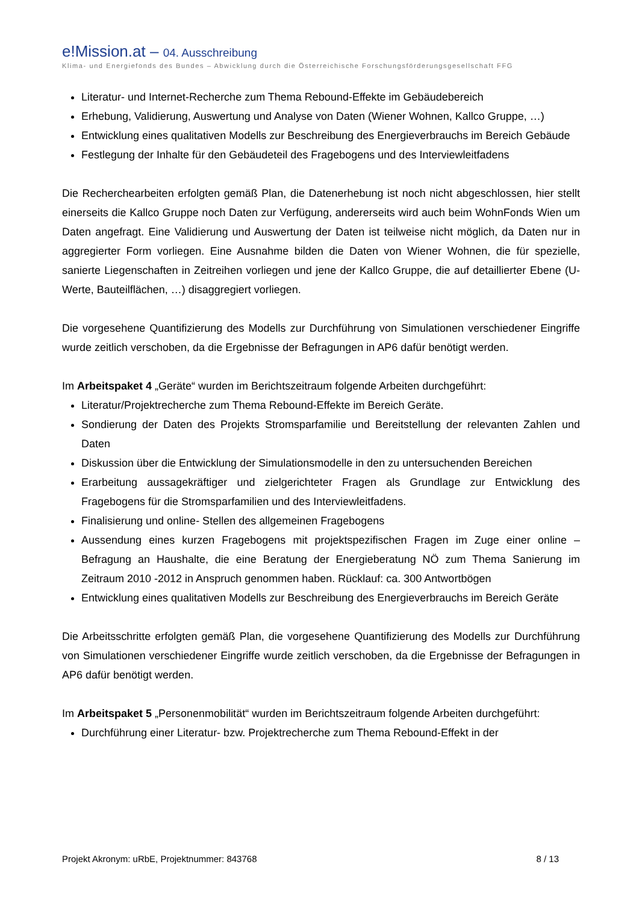e!Mission.at – 04. Ausschreibung
Klima- und Energiefonds des Bundes – Abwicklung durch die Österreichische Forschungsförderungsgesellschaft FFG
Literatur- und Internet-Recherche zum Thema Rebound-Effekte im Gebäudebereich
Erhebung, Validierung, Auswertung und Analyse von Daten (Wiener Wohnen, Kallco Gruppe, …)
Entwicklung eines qualitativen Modells zur Beschreibung des Energieverbrauchs im Bereich Gebäude
Festlegung der Inhalte für den Gebäudeteil des Fragebogens und des Interviewleitfadens
Die Recherchearbeiten erfolgten gemäß Plan, die Datenerhebung ist noch nicht abgeschlossen, hier stellt einerseits die Kallco Gruppe noch Daten zur Verfügung, andererseits wird auch beim WohnFonds Wien um Daten angefragt. Eine Validierung und Auswertung der Daten ist teilweise nicht möglich, da Daten nur in aggregierter Form vorliegen. Eine Ausnahme bilden die Daten von Wiener Wohnen, die für spezielle, sanierte Liegenschaften in Zeitreihen vorliegen und jene der Kallco Gruppe, die auf detaillierter Ebene (U-Werte, Bauteilflächen, …) disaggregiert vorliegen.
Die vorgesehene Quantifizierung des Modells zur Durchführung von Simulationen verschiedener Eingriffe wurde zeitlich verschoben, da die Ergebnisse der Befragungen in AP6 dafür benötigt werden.
Im Arbeitspaket 4 „Geräte“ wurden im Berichtszeitraum folgende Arbeiten durchgeführt:
Literatur/Projektrecherche zum Thema Rebound-Effekte im Bereich Geräte.
Sondierung der Daten des Projekts Stromsparfamilie und Bereitstellung der relevanten Zahlen und Daten
Diskussion über die Entwicklung der Simulationsmodelle in den zu untersuchenden Bereichen
Erarbeitung aussagekräftiger und zielgerichteter Fragen als Grundlage zur Entwicklung des Fragebogens für die Stromsparfamilien und des Interviewleitfadens.
Finalisierung und online- Stellen des allgemeinen Fragebogens
Aussendung eines kurzen Fragebogens mit projektspezifischen Fragen im Zuge einer online – Befragung an Haushalte, die eine Beratung der Energieberatung NÖ zum Thema Sanierung im Zeitraum 2010 -2012 in Anspruch genommen haben. Rücklauf: ca. 300 Antwortbögen
Entwicklung eines qualitativen Modells zur Beschreibung des Energieverbrauchs im Bereich Geräte
Die Arbeitsschritte erfolgten gemäß Plan, die vorgesehene Quantifizierung des Modells zur Durchführung von Simulationen verschiedener Eingriffe wurde zeitlich verschoben, da die Ergebnisse der Befragungen in AP6 dafür benötigt werden.
Im Arbeitspaket 5 „Personenmobilität“ wurden im Berichtszeitraum folgende Arbeiten durchgeführt:
Durchführung einer Literatur- bzw. Projektrecherche zum Thema Rebound-Effekt in der
Projekt Akronym: uRbE, Projektnummer: 843768 8 / 13